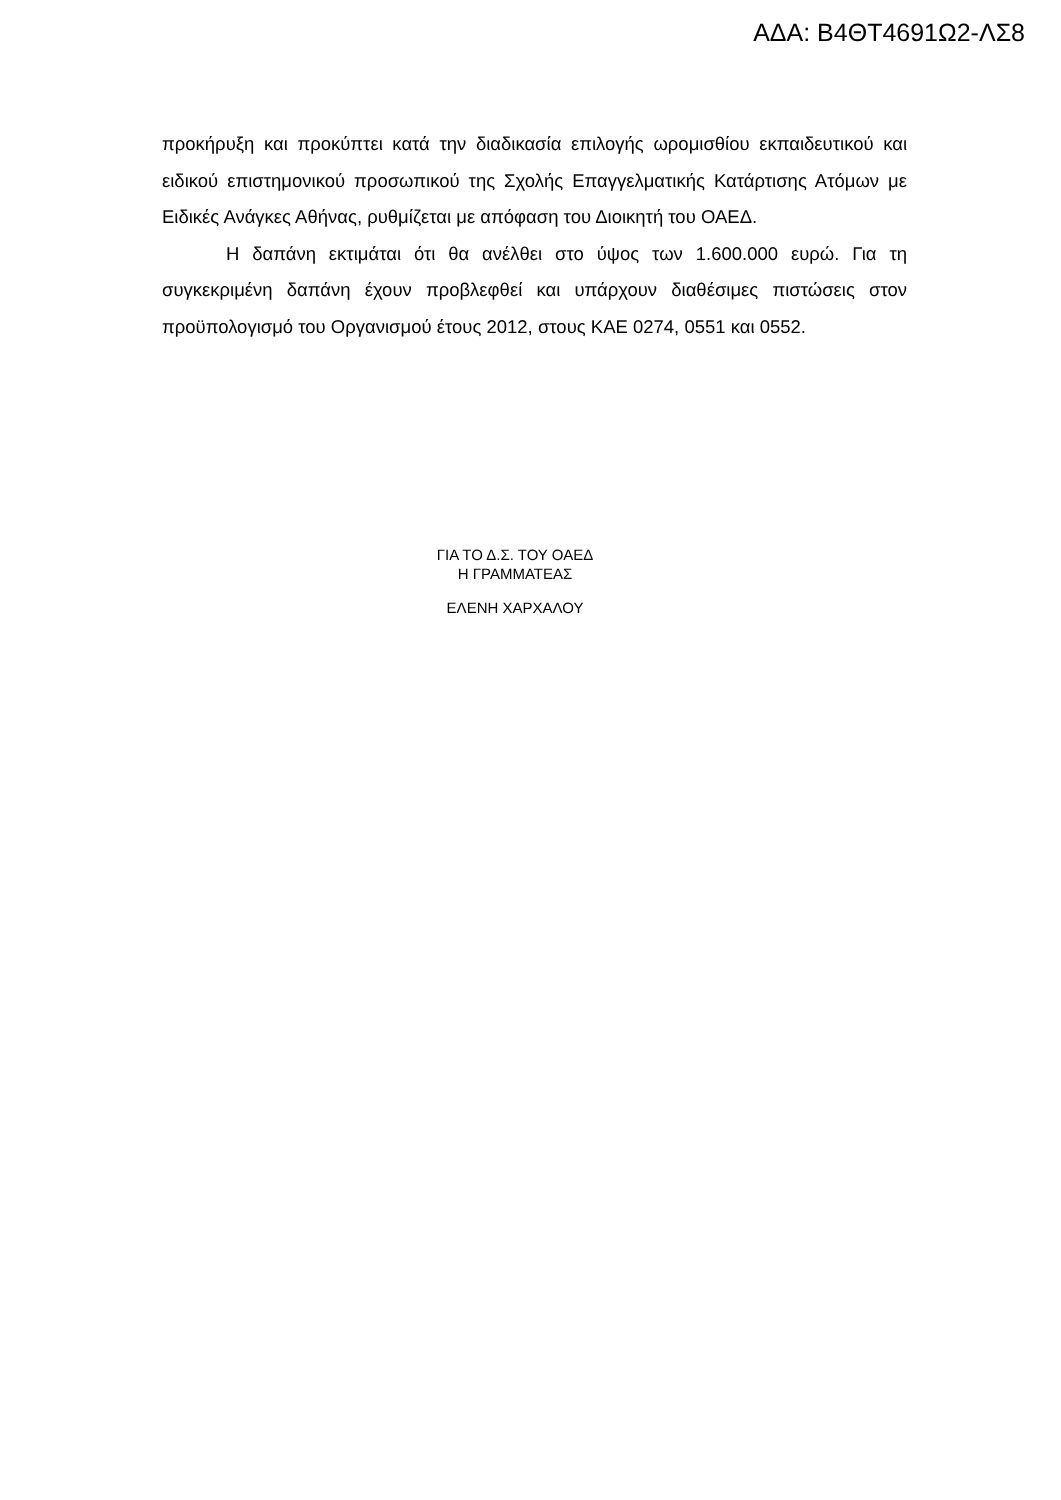ΑΔΑ: Β4ΘΤ4691Ω2-ΛΣ8
προκήρυξη και προκύπτει κατά την διαδικασία επιλογής ωρομισθίου εκπαιδευτικού και ειδικού επιστημονικού προσωπικού της Σχολής Επαγγελματικής Κατάρτισης Ατόμων με Ειδικές Ανάγκες Αθήνας, ρυθμίζεται με απόφαση του Διοικητή του ΟΑΕΔ.
Η δαπάνη εκτιμάται ότι θα ανέλθει στο ύψος των 1.600.000 ευρώ. Για τη συγκεκριμένη δαπάνη έχουν προβλεφθεί και υπάρχουν διαθέσιμες πιστώσεις στον προϋπολογισμό του Οργανισμού έτους 2012, στους ΚΑΕ 0274, 0551 και 0552.
ΓΙΑ ΤΟ Δ.Σ. ΤΟΥ ΟΑΕΔ
Η ΓΡΑΜΜΑΤΕΑΣ
ΕΛΕΝΗ ΧΑΡΧΑΛΟΥ